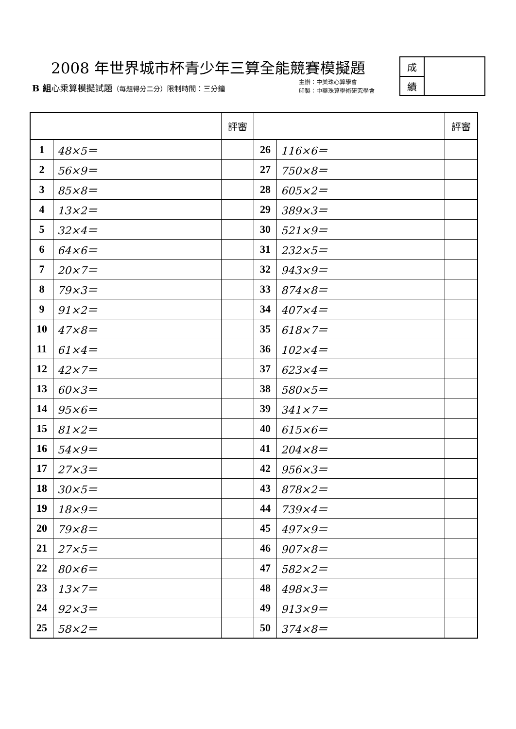2008 年世界城市杯青少年三算全能競賽模擬題
B 組心乘算模擬試題（每題得分二分）限制時間：三分鐘
主辦：中美珠心算學會
印製：中華珠算學術研究學會
| 成 | |
| 績 | |
| | | 評審 | | | 評審 |
| --- | --- | --- | --- | --- | --- |
| 1 | 48×5＝ | | 26 | 116×6＝ | |
| 2 | 56×9＝ | | 27 | 750×8＝ | |
| 3 | 85×8＝ | | 28 | 605×2＝ | |
| 4 | 13×2＝ | | 29 | 389×3＝ | |
| 5 | 32×4＝ | | 30 | 521×9＝ | |
| 6 | 64×6＝ | | 31 | 232×5＝ | |
| 7 | 20×7＝ | | 32 | 943×9＝ | |
| 8 | 79×3＝ | | 33 | 874×8＝ | |
| 9 | 91×2＝ | | 34 | 407×4＝ | |
| 10 | 47×8＝ | | 35 | 618×7＝ | |
| 11 | 61×4＝ | | 36 | 102×4＝ | |
| 12 | 42×7＝ | | 37 | 623×4＝ | |
| 13 | 60×3＝ | | 38 | 580×5＝ | |
| 14 | 95×6＝ | | 39 | 341×7＝ | |
| 15 | 81×2＝ | | 40 | 615×6＝ | |
| 16 | 54×9＝ | | 41 | 204×8＝ | |
| 17 | 27×3＝ | | 42 | 956×3＝ | |
| 18 | 30×5＝ | | 43 | 878×2＝ | |
| 19 | 18×9＝ | | 44 | 739×4＝ | |
| 20 | 79×8＝ | | 45 | 497×9＝ | |
| 21 | 27×5＝ | | 46 | 907×8＝ | |
| 22 | 80×6＝ | | 47 | 582×2＝ | |
| 23 | 13×7＝ | | 48 | 498×3＝ | |
| 24 | 92×3＝ | | 49 | 913×9＝ | |
| 25 | 58×2＝ | | 50 | 374×8＝ | |